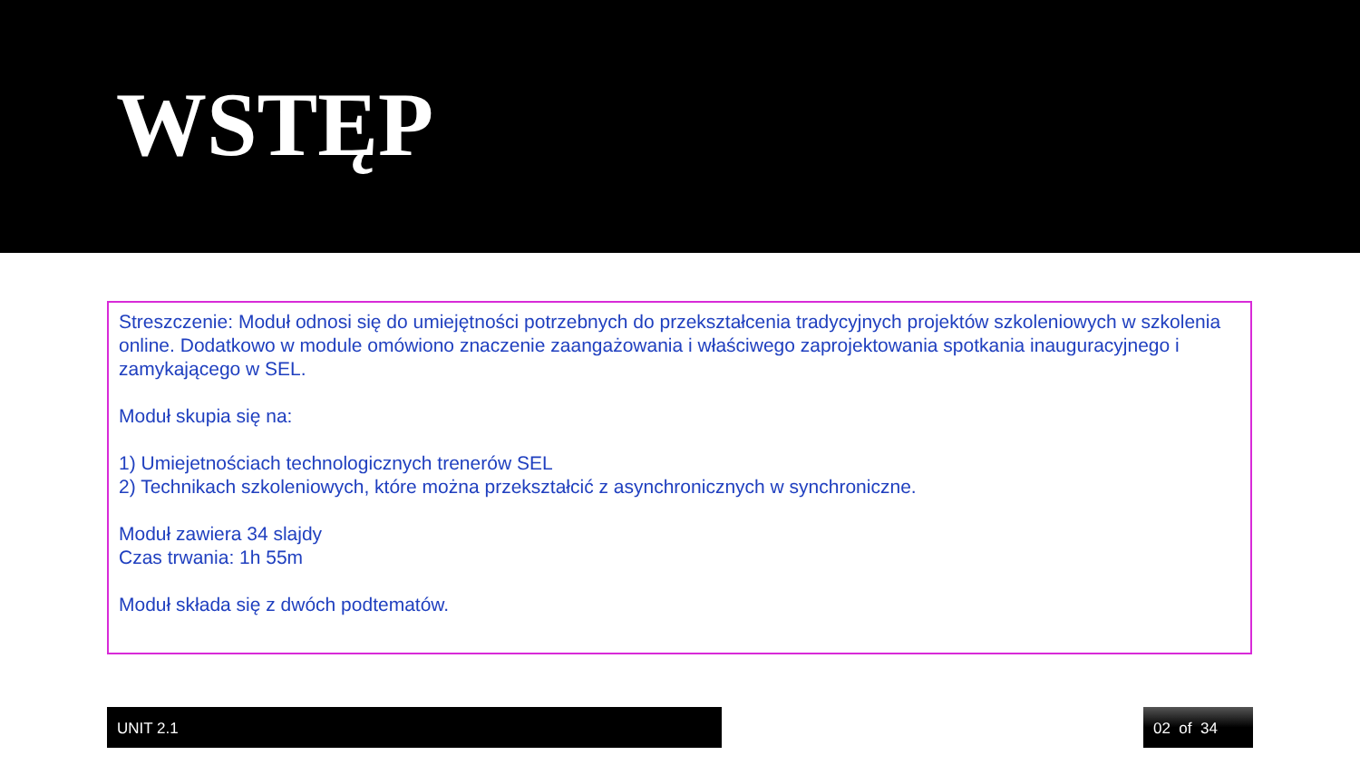WSTĘP
Streszczenie: Moduł odnosi się do umiejętności potrzebnych do przekształcenia tradycyjnych projektów szkoleniowych w szkolenia online. Dodatkowo w module omówiono znaczenie zaangażowania i właściwego zaprojektowania spotkania inauguracyjnego i zamykającego w SEL.
Moduł skupia się na:
1) Umiejetnościach technologicznych trenerów SEL
2) Technikach szkoleniowych, które można przekształcić z asynchronicznych w synchroniczne.
Moduł zawiera 34 slajdy
Czas trwania: 1h 55m
Moduł składa się z dwóch podtematów.
UNIT 2.1 02 of 34